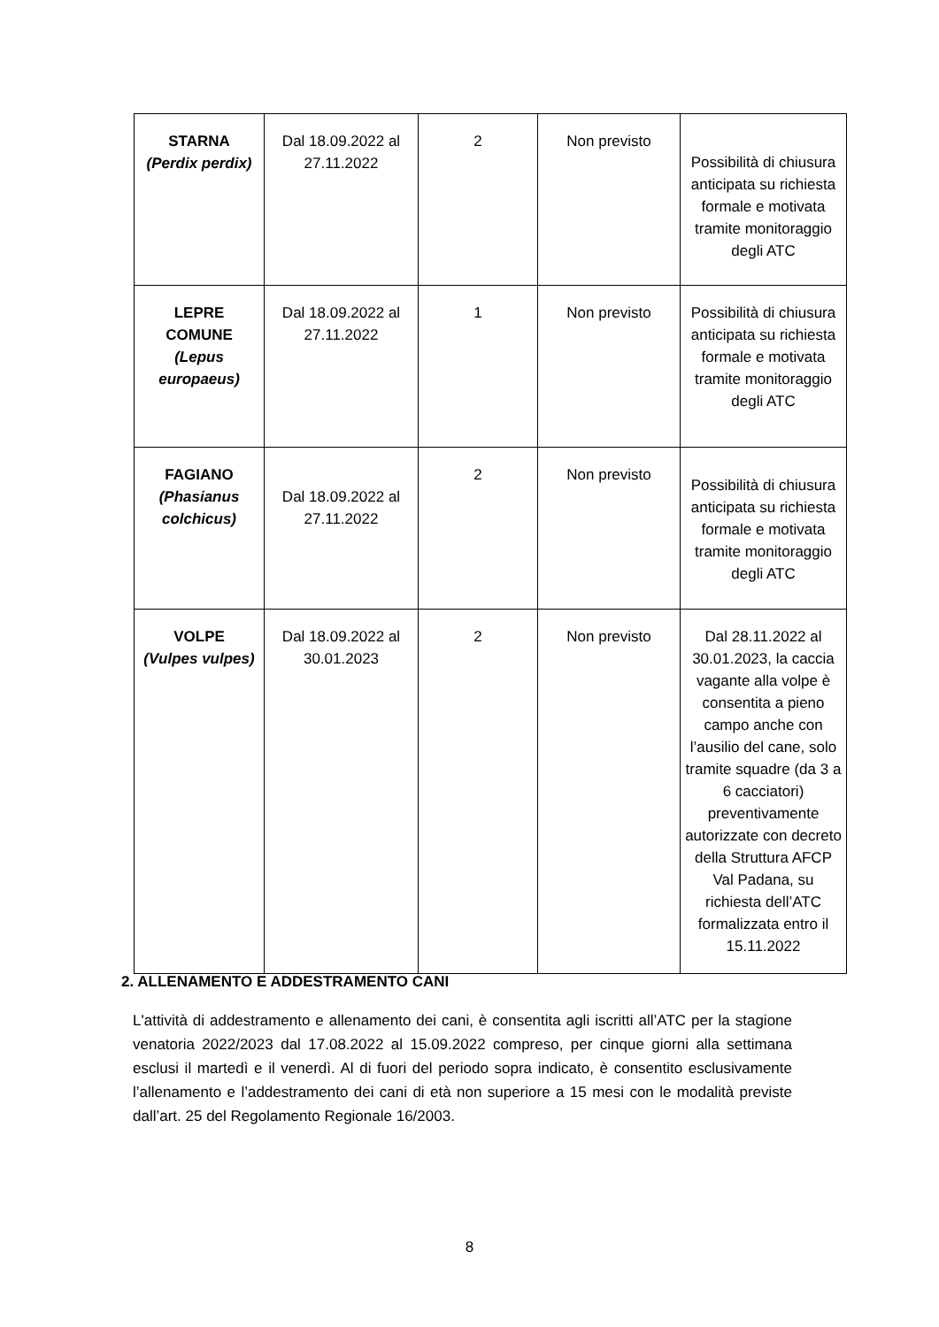| STARNA (Perdix perdix) | Dal 18.09.2022 al 27.11.2022 | 2 | Non previsto | Possibilità di chiusura anticipata su richiesta formale e motivata tramite monitoraggio degli ATC |
| LEPRE COMUNE (Lepus europaeus) | Dal 18.09.2022 al 27.11.2022 | 1 | Non previsto | Possibilità di chiusura anticipata su richiesta formale e motivata tramite monitoraggio degli ATC |
| FAGIANO (Phasianus colchicus) | Dal 18.09.2022 al 27.11.2022 | 2 | Non previsto | Possibilità di chiusura anticipata su richiesta formale e motivata tramite monitoraggio degli ATC |
| VOLPE (Vulpes vulpes) | Dal 18.09.2022 al 30.01.2023 | 2 | Non previsto | Dal 28.11.2022 al 30.01.2023, la caccia vagante alla volpe è consentita a pieno campo anche con l’ausilio del cane, solo tramite squadre (da 3 a 6 cacciatori) preventivamente autorizzate con decreto della Struttura AFCP Val Padana, su richiesta dell’ATC formalizzata entro il 15.11.2022 |
2. ALLENAMENTO E ADDESTRAMENTO CANI
L'attività di addestramento e allenamento dei cani, è consentita agli iscritti all’ATC per la stagione venatoria 2022/2023 dal 17.08.2022 al 15.09.2022 compreso, per cinque giorni alla settimana esclusi il martedì e il venerdì. Al di fuori del periodo sopra indicato, è consentito esclusivamente l’allenamento e l’addestramento dei cani di età non superiore a 15 mesi con le modalità previste dall’art. 25 del Regolamento Regionale 16/2003.
8